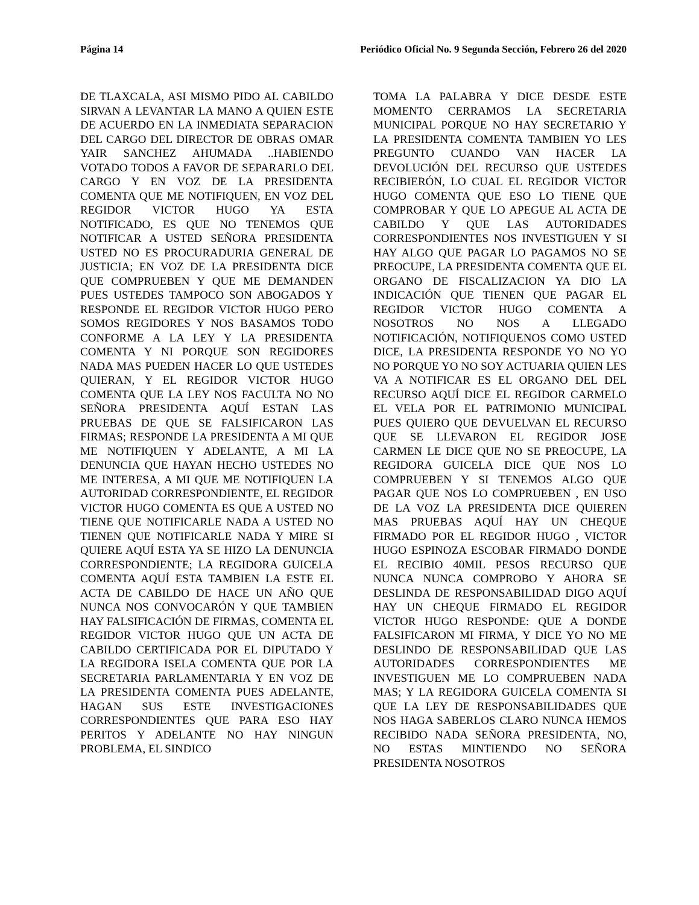Página 14 Periódico Oficial No. 9 Segunda Sección, Febrero 26 del 2020
DE TLAXCALA, ASI MISMO PIDO AL CABILDO SIRVAN A LEVANTAR LA MANO A QUIEN ESTE DE ACUERDO EN LA INMEDIATA SEPARACION DEL CARGO DEL DIRECTOR DE OBRAS OMAR YAIR SANCHEZ AHUMADA ..HABIENDO VOTADO TODOS A FAVOR DE SEPARARLO DEL CARGO Y EN VOZ DE LA PRESIDENTA COMENTA QUE ME NOTIFIQUEN, EN VOZ DEL REGIDOR VICTOR HUGO YA ESTA NOTIFICADO, ES QUE NO TENEMOS QUE NOTIFICAR A USTED SEÑORA PRESIDENTA USTED NO ES PROCURADURIA GENERAL DE JUSTICIA; EN VOZ DE LA PRESIDENTA DICE QUE COMPRUEBEN Y QUE ME DEMANDEN PUES USTEDES TAMPOCO SON ABOGADOS Y RESPONDE EL REGIDOR VICTOR HUGO PERO SOMOS REGIDORES Y NOS BASAMOS TODO CONFORME A LA LEY Y LA PRESIDENTA COMENTA Y NI PORQUE SON REGIDORES NADA MAS PUEDEN HACER LO QUE USTEDES QUIERAN, Y EL REGIDOR VICTOR HUGO COMENTA QUE LA LEY NOS FACULTA NO NO SEÑORA PRESIDENTA AQUÍ ESTAN LAS PRUEBAS DE QUE SE FALSIFICARON LAS FIRMAS; RESPONDE LA PRESIDENTA A MI QUE ME NOTIFIQUEN Y ADELANTE, A MI LA DENUNCIA QUE HAYAN HECHO USTEDES NO ME INTERESA, A MI QUE ME NOTIFIQUEN LA AUTORIDAD CORRESPONDIENTE, EL REGIDOR VICTOR HUGO COMENTA ES QUE A USTED NO TIENE QUE NOTIFICARLE NADA A USTED NO TIENEN QUE NOTIFICARLE NADA Y MIRE SI QUIERE AQUÍ ESTA YA SE HIZO LA DENUNCIA CORRESPONDIENTE; LA REGIDORA GUICELA COMENTA AQUÍ ESTA TAMBIEN LA ESTE EL ACTA DE CABILDO DE HACE UN AÑO QUE NUNCA NOS CONVOCARÓN Y QUE TAMBIEN HAY FALSIFICACIÓN DE FIRMAS, COMENTA EL REGIDOR VICTOR HUGO QUE UN ACTA DE CABILDO CERTIFICADA POR EL DIPUTADO Y LA REGIDORA ISELA COMENTA QUE POR LA SECRETARIA PARLAMENTARIA Y EN VOZ DE LA PRESIDENTA COMENTA PUES ADELANTE, HAGAN SUS ESTE INVESTIGACIONES CORRESPONDIENTES QUE PARA ESO HAY PERITOS Y ADELANTE NO HAY NINGUN PROBLEMA, EL SINDICO
TOMA LA PALABRA Y DICE DESDE ESTE MOMENTO CERRAMOS LA SECRETARIA MUNICIPAL PORQUE NO HAY SECRETARIO Y LA PRESIDENTA COMENTA TAMBIEN YO LES PREGUNTO CUANDO VAN HACER LA DEVOLUCIÓN DEL RECURSO QUE USTEDES RECIBIERÓN, LO CUAL EL REGIDOR VICTOR HUGO COMENTA QUE ESO LO TIENE QUE COMPROBAR Y QUE LO APEGUE AL ACTA DE CABILDO Y QUE LAS AUTORIDADES CORRESPONDIENTES NOS INVESTIGUEN Y SI HAY ALGO QUE PAGAR LO PAGAMOS NO SE PREOCUPE, LA PRESIDENTA COMENTA QUE EL ORGANO DE FISCALIZACION YA DIO LA INDICACIÓN QUE TIENEN QUE PAGAR EL REGIDOR VICTOR HUGO COMENTA A NOSOTROS NO NOS A LLEGADO NOTIFICACIÓN, NOTIFIQUENOS COMO USTED DICE, LA PRESIDENTA RESPONDE YO NO YO NO PORQUE YO NO SOY ACTUARIA QUIEN LES VA A NOTIFICAR ES EL ORGANO DEL DEL RECURSO AQUÍ DICE EL REGIDOR CARMELO EL VELA POR EL PATRIMONIO MUNICIPAL PUES QUIERO QUE DEVUELVAN EL RECURSO QUE SE LLEVARON EL REGIDOR JOSE CARMEN LE DICE QUE NO SE PREOCUPE, LA REGIDORA GUICELA DICE QUE NOS LO COMPRUEBEN Y SI TENEMOS ALGO QUE PAGAR QUE NOS LO COMPRUEBEN , EN USO DE LA VOZ LA PRESIDENTA DICE QUIEREN MAS PRUEBAS AQUÍ HAY UN CHEQUE FIRMADO POR EL REGIDOR HUGO , VICTOR HUGO ESPINOZA ESCOBAR FIRMADO DONDE EL RECIBIO 40MIL PESOS RECURSO QUE NUNCA NUNCA COMPROBO Y AHORA SE DESLINDA DE RESPONSABILIDAD DIGO AQUÍ HAY UN CHEQUE FIRMADO EL REGIDOR VICTOR HUGO RESPONDE: QUE A DONDE FALSIFICARON MI FIRMA, Y DICE YO NO ME DESLINDO DE RESPONSABILIDAD QUE LAS AUTORIDADES CORRESPONDIENTES ME INVESTIGUEN ME LO COMPRUEBEN NADA MAS; Y LA REGIDORA GUICELA COMENTA SI QUE LA LEY DE RESPONSABILIDADES QUE NOS HAGA SABERLOS CLARO NUNCA HEMOS RECIBIDO NADA SEÑORA PRESIDENTA, NO, NO ESTAS MINTIENDO NO SEÑORA PRESIDENTA NOSOTROS